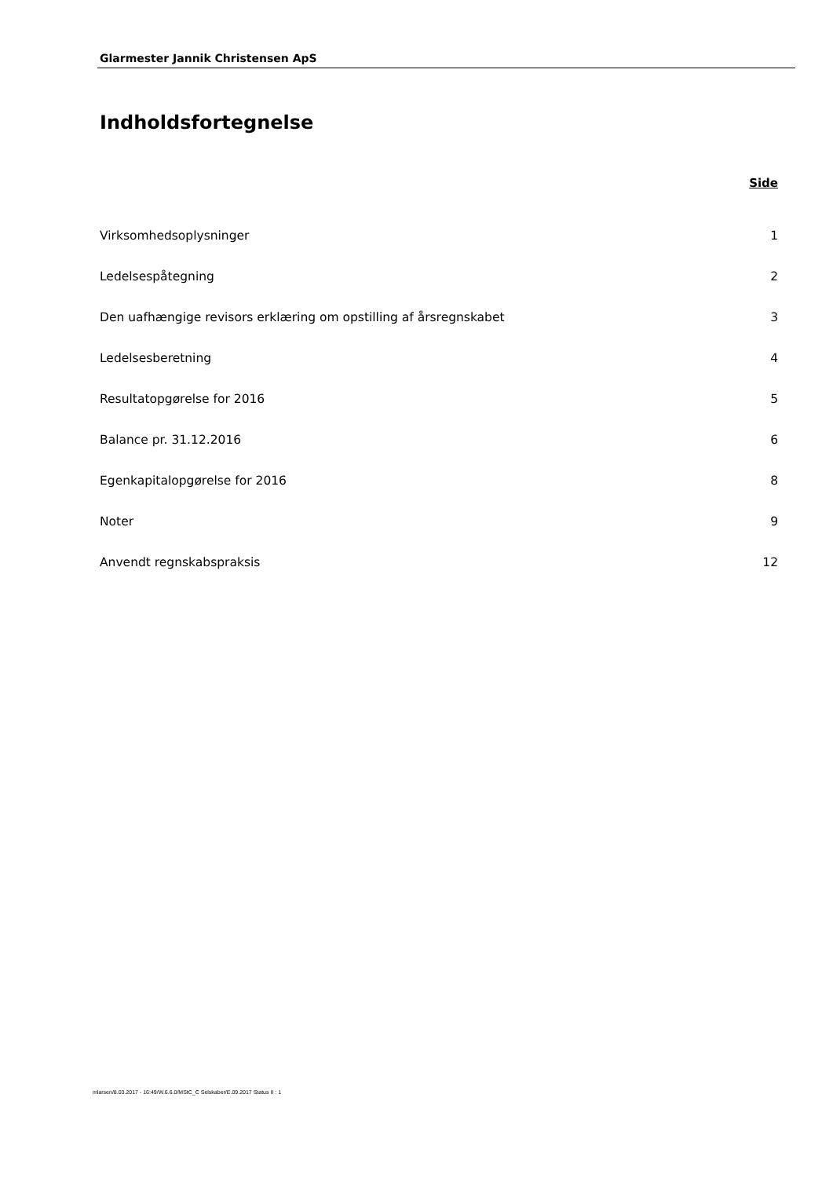Glarmester Jannik Christensen ApS
Indholdsfortegnelse
Side
| Virksomhedsoplysninger | 1 |
| Ledelsespåtegning | 2 |
| Den uafhængige revisors erklæring om opstilling af årsregnskabet | 3 |
| Ledelsesberetning | 4 |
| Resultatopgørelse for 2016 | 5 |
| Balance pr. 31.12.2016 | 6 |
| Egenkapitalopgørelse for 2016 | 8 |
| Noter | 9 |
| Anvendt regnskabspraksis | 12 |
mlarsen/8.03.2017 - 16:49/W.6.6.0/MStC_C Selskaber/E.09.2017 Status II : 1